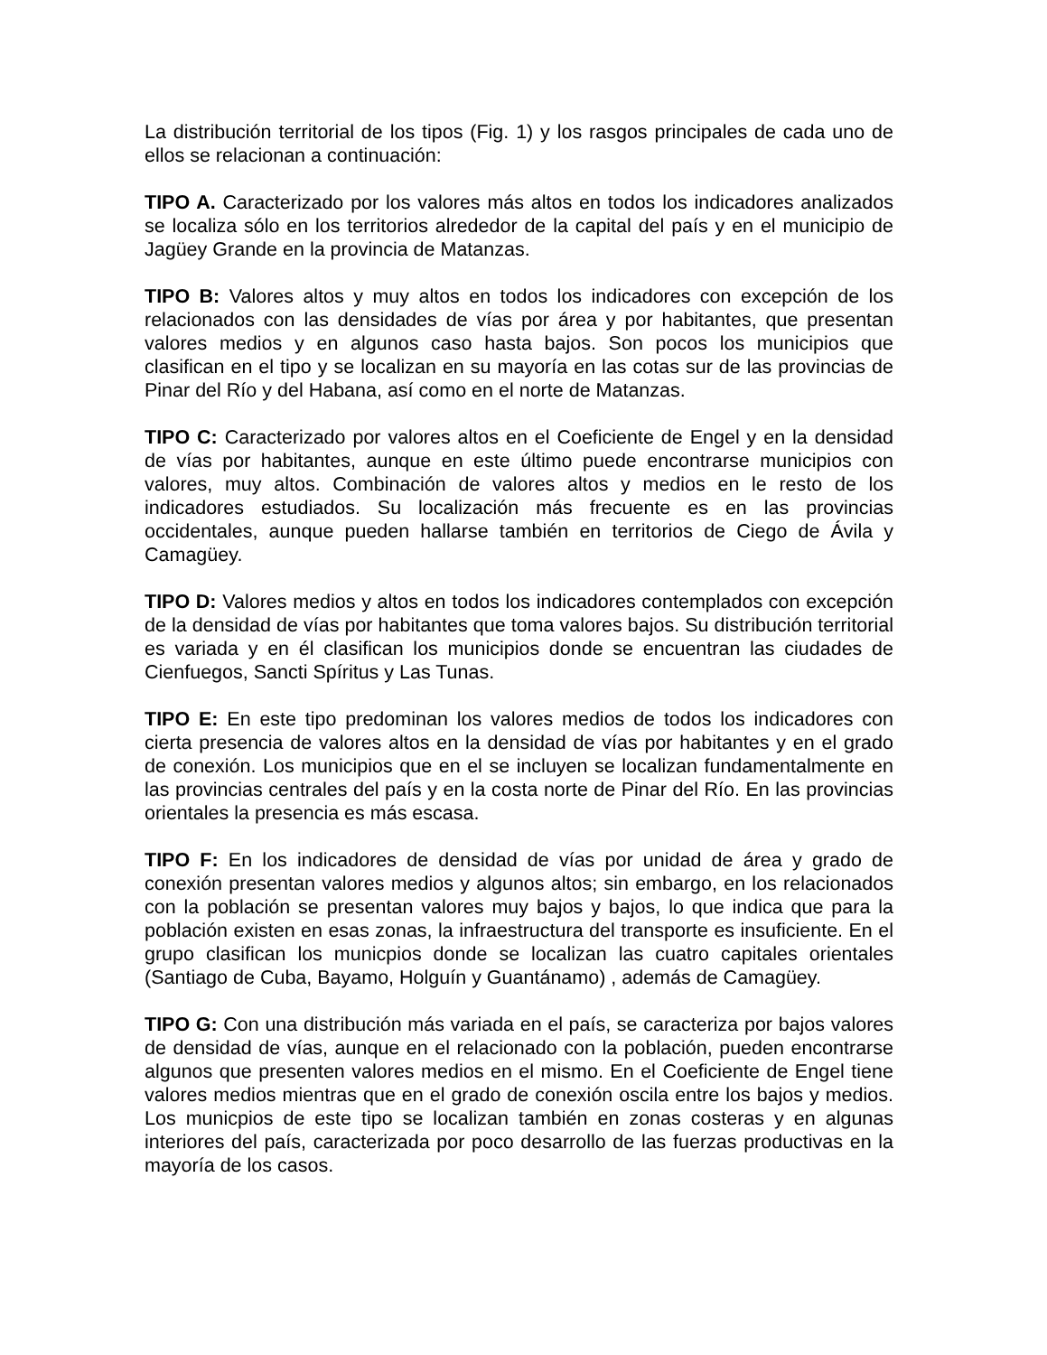La distribución territorial de los tipos (Fig. 1) y los rasgos principales de cada uno de ellos se relacionan a continuación:
TIPO A. Caracterizado por los valores más altos en todos los indicadores analizados se localiza sólo en los territorios alrededor de la capital del país y en el municipio de Jagüey Grande en la provincia de Matanzas.
TIPO B: Valores altos y muy altos en todos los indicadores con excepción de los relacionados con las densidades de vías por área y por habitantes, que presentan valores medios y en algunos caso hasta bajos. Son pocos los municipios que clasifican en el tipo y se localizan en su mayoría en las cotas sur de las provincias de Pinar del Río y del Habana, así como en el norte de Matanzas.
TIPO C: Caracterizado por valores altos en el Coeficiente de Engel y en la densidad de vías por habitantes, aunque en este último puede encontrarse municipios con valores, muy altos. Combinación de valores altos y medios en le resto de los indicadores estudiados. Su localización más frecuente es en las provincias occidentales, aunque pueden hallarse también en territorios de Ciego de Ávila y Camagüey.
TIPO D: Valores medios y altos en todos los indicadores contemplados con excepción de la densidad de vías por habitantes que toma valores bajos. Su distribución territorial es variada y en él clasifican los municipios donde se encuentran las ciudades de Cienfuegos, Sancti Spíritus y Las Tunas.
TIPO E: En este tipo predominan los valores medios de todos los indicadores con cierta presencia de valores altos en la densidad de vías por habitantes y en el grado de conexión. Los municipios que en el se incluyen se localizan fundamentalmente en las provincias centrales del país y en la costa norte de Pinar del Río. En las provincias orientales la presencia es más escasa.
TIPO F: En los indicadores de densidad de vías por unidad de área y grado de conexión presentan valores medios y algunos altos; sin embargo, en los relacionados con la población se presentan valores muy bajos y bajos, lo que indica que para la población existen en esas zonas, la infraestructura del transporte es insuficiente. En el grupo clasifican los municpios donde se localizan las cuatro capitales orientales (Santiago de Cuba, Bayamo, Holguín y Guantánamo) , además de Camagüey.
TIPO G: Con una distribución más variada en el país, se caracteriza por bajos valores de densidad de vías, aunque en el relacionado con la población, pueden encontrarse algunos que presenten valores medios en el mismo. En el Coeficiente de Engel tiene valores medios mientras que en el grado de conexión oscila entre los bajos y medios. Los municpios de este tipo se localizan también en zonas costeras y en algunas interiores del país, caracterizada por poco desarrollo de las fuerzas productivas en la mayoría de los casos.